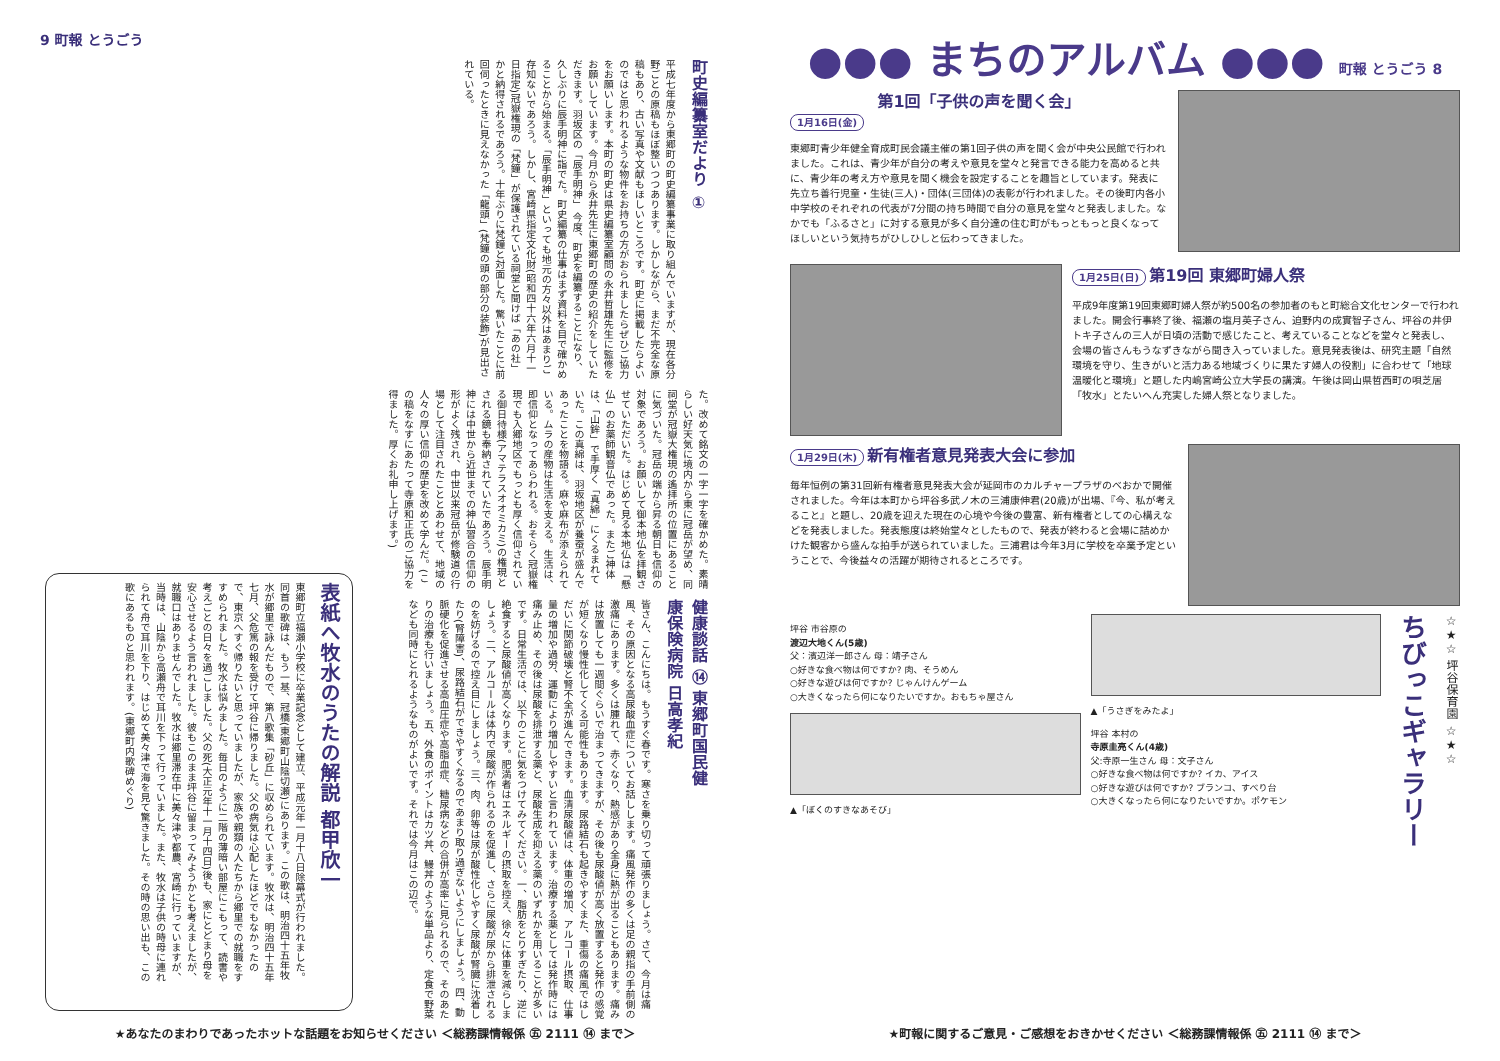9 町報 とうごう
町史編纂室だより ①
平成七年度から東郷町の町史編纂事業に取り組んでいますが、現在各分野ごとの原稿もほぼ整いつつあります。しかしながら、まだ不完全な原稿もあり、古い写真や文献もほしいところです。町史に掲載したらよいのではと思われるような物件をお持ちの方がおられましたらぜひご協力をお願いします。本町の町史は県史編纂室顧問の永井哲雄先生に監修をお願いしています。今月から永井先生に東郷町の歴史の紹介をしていただきます。羽坂区の「辰手明神」 今度、町史を編纂することになり、久しぶりに辰手明神に詣でた。町史編纂の仕事はまず資料を目で確かめることから始まる。「辰手明神」といっても地元の方々以外はあまりご存知ないであろう。しかし、宮崎県指定文化財(昭和四十六年六月十一日指定)冠嶽権現の「梵鐘」が保護されている祠堂と聞けば「あの社」かと納得されるであろう。十年ぶりに梵鐘と対面した。驚いたことに前回伺ったときに見えなかった「龍頭」(梵鐘の頭の部分の装飾)が見出されている。
た。改めて銘文の一字一字を確かめた。素晴らしい好天気に境内から東に冠岳が望め、同祠堂が冠嶽大権現の遙拝所の位置にあることに気づいた。冠岳の端から昇る朝日も信仰の対象であろう。お願いして御本地仏を拝観させていただいた。はじめて見る本地仏は「懸仏」のお薬師観音仏であった。またご神体は、「山鉾」で手厚く「真綿」にくるまれていた。この真綿は、羽坂地区が養蚕が盛んであったことを物語る。麻や麻布が添えられている。ムラの産物は生活を支える。生活は、即信仰となってあらわれる。おそらく冠嶽権現でも入郷地区でもっとも厚く信仰されている御日待様(アマテラスオオミカミ)の権現とされる鏡も奉納されていたであろう。辰手明神には中世から近世までの神仏習合の信仰の形がよく残され、中世以来冠岳が修験道の行場として注目されたこととあわせて、地域の人々の厚い信仰の歴史を改めて学んだ。(この稿をなすにあたって寺原和正氏のご協力を得ました。厚くお礼申し上げます。)
健康談話 ⑭ 東郷町国民健康保険病院 日高孝紀
皆さん、こんにちは。もうすぐ春です。寒さを乗り切って頑張りましょう。さて、今月は痛風、その原因となる高尿酸血症についてお話しします。痛風発作の多くは足の親指の手前側の激痛にあります。多くは腫れて、赤くなり、熱感があり全身に熱が出ることもあります。痛みは放置しても一週間ぐらいで治まってきますが、その後も尿酸値が高く放置すると発作の感覚が短くなり慢性化してくる可能性もあります。尿路結石も起きやすくまた、重傷の痛風ではしだいに関節破壊と腎不全が進んできます。血清尿酸値は、体重の増加、アルコール摂取、仕事量の増加や過労、運動により増加しやすいと言われています。治療する薬としては発作時には痛み止め、その後は尿酸を排泄する薬と、尿酸生成を抑える薬のいずれかを用いることが多いです。日常生活では、以下のことに気をつけてみてください。一、脂肪をとりすぎたり、逆に絶食すると尿酸値が高くなります。肥満者はエネルギーの摂取を控え、徐々に体重を減らしましょう。二、アルコールは体内で尿酸が作られるのを促進し、さらに尿酸が尿から排泄されるのを妨げるので控え目にしましょう。三、肉、卵等は尿が酸性化しやすく尿酸が腎臓に沈着したり(腎障害)、尿路結石ができやすくなるのであまり取り過ぎないようにしましょう。四、動脈硬化を促進させる高血圧症や高脂血症、糖尿病などの合併が高率に見られるので、そのあたりの治療も行いましょう。五、外食のポイントはカツ丼、鰻丼のような単品より、定食で野菜なども同時にとれるようなものがよいです。それでは今月はこの辺で。
表紙へ牧水のうたの解説 都甲欣一
東郷町立福瀬小学校に卒業記念として建立、平成元年一月十八日除幕式が行われました。同首の歌碑は、もう一基、冠橋(東郷町山陰切瀬)にあります。この歌は、明治四十五年牧水が郷里で詠んだもので、第八歌集「砂丘」に収められています。牧水は、明治四十五年七月、父危篤の報を受けて坪谷に帰りました。父の病気は心配したほどでもなかったので、東京へすぐ帰りたいと思っていましたが、家族や親類の人たちから郷里での就職をすすめられました。牧水は悩みました。毎日のように二階の薄暗い部屋にこもって、読書や考えごとの日々を過ごしました。父の死(大正元年十一月十四日)後も、家にとどまり母を安心させるよう言われました。彼もこのまま坪谷に留まってみようかとも考えましたが、就職口はありませんでした。牧水は郷里滞在中に美々津や都農、宮崎に行っていますが、当時は、山陰から高瀬舟で耳川を下って行っていました。また、牧水は子供の時母に連れられて舟で耳川を下り、はじめて美々津で海を見て驚きました。その時の思い出も、この歌にあるものと思われます。(東郷町内歌碑めぐり)
★あなたのまわりであったホットな話題をお知らせください ＜総務課情報係 ㊄ 2111 ⑭ まで＞
●●● まちのアルバム ●●● 町報 とうごう 8
第1回「子供の声を聞く会」
1月16日(金)
東郷町青少年健全育成町民会議主催の第1回子供の声を聞く会が中央公民館で行われました。これは、青少年が自分の考えや意見を堂々と発言できる能力を高めると共に、青少年の考え方や意見を聞く機会を設定することを趣旨としています。発表に先立ち善行児童・生徒(三人)・団体(三団体)の表彰が行われました。その後町内各小中学校のそれぞれの代表が7分間の持ち時間で自分の意見を堂々と発表しました。なかでも「ふるさと」に対する意見が多く自分達の住む町がもっともっと良くなってほしいという気持ちがひしひしと伝わってきました。
1月25日(日) 第19回 東郷町婦人祭
平成9年度第19回東郷町婦人祭が約500名の参加者のもと町総合文化センターで行われました。開会行事終了後、福瀬の塩月英子さん、迫野内の成實智子さん、坪谷の井伊トキ子さんの三人が日頃の活動で感じたこと、考えていることなどを堂々と発表し、会場の皆さんもうなずきながら聞き入っていました。意見発表後は、研究主題「自然環境を守り、生きがいと活力ある地域づくりに果たす婦人の役割」に合わせて「地球温暖化と環境」と題した内嶋宮崎公立大学長の講演。午後は岡山県哲西町の唄芝居「牧水」とたいへん充実した婦人祭となりました。
1月29日(木) 新有権者意見発表大会に参加
毎年恒例の第31回新有権者意見発表大会が延岡市のカルチャープラザのべおかで開催されました。今年は本町から坪谷多武ノ木の三浦康伸君(20歳)が出場、『今、私が考えること』と題し、20歳を迎えた現在の心境や今後の豊富、新有権者としての心構えなどを発表しました。発表態度は終始堂々としたもので、発表が終わると会場に詰めかけた観客から盛んな拍手が送られていました。三浦君は今年3月に学校を卒業予定ということで、今後益々の活躍が期待されるところです。
坪谷 市谷原の
渡辺大地くん(5歳)
父：濱辺洋一郎さん 母：靖子さん
○好きな食べ物は何ですか? 肉、そうめん
○好きな遊びは何ですか? じゃんけんゲーム
○大きくなったら何になりたいですか。おもちゃ屋さん
▲「ぼくのすきなあそび」
▲「うさぎをみたよ」
坪谷 本村の
寺原圭亮くん(4歳)
父:寺原一生さん 母：文子さん
○好きな食べ物は何ですか? イカ、アイス
○好きな遊びは何ですか? ブランコ、すべり台
○大きくなったら何になりたいですか。ポケモン
ちびっこギャラリー
☆★☆ 坪谷保育園 ☆★☆
★町報に関するご意見・ご感想をおきかせください ＜総務課情報係 ㊄ 2111 ⑭ まで＞